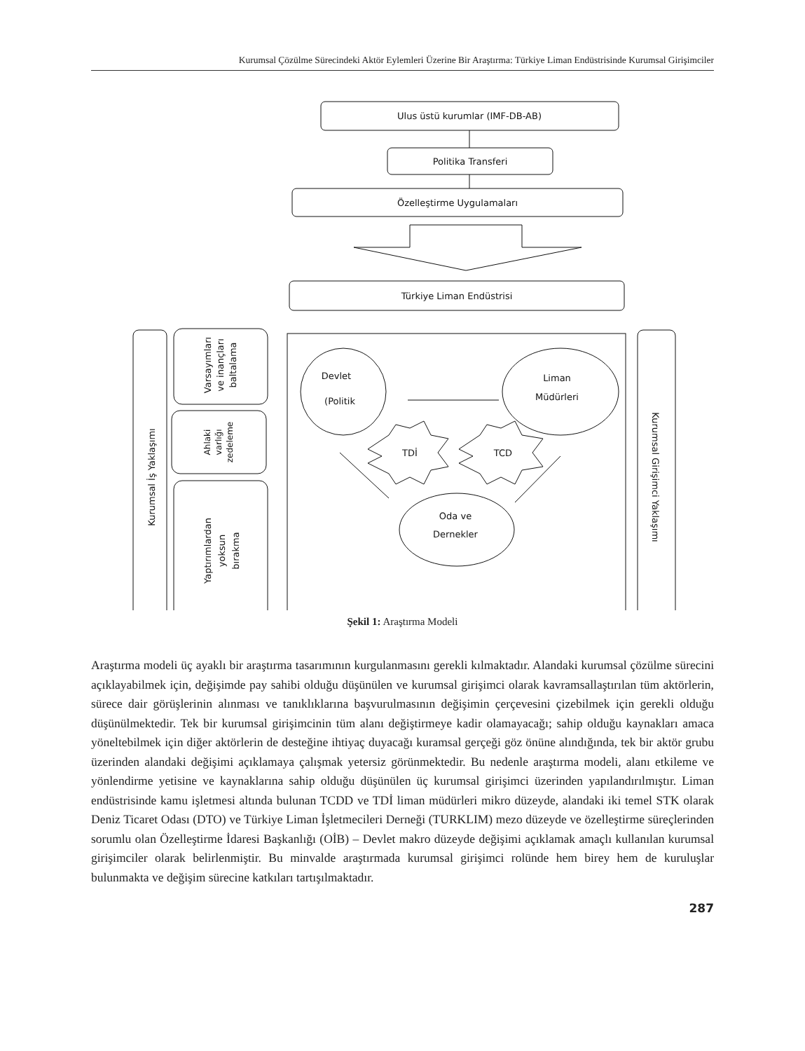Kurumsal Çözülme Sürecindeki Aktör Eylemleri Üzerine Bir Araştırma: Türkiye Liman Endüstrisinde Kurumsal Girişimciler
Ulus üstü kurumlar (IMF-DB-AB)
Politika Transferi
Özelleştirme Uygulamaları
Türkiye Liman Endüstrisi
Kurumsal İş Yaklaşımı
Varsayımları ve inançları baltalama
Ahlaki varlığı zedeleme
Yaptırımlardan yoksun bırakma
Kurumsal Girişimci Yaklaşımı
Devlet
(Politik
Liman
Müdürleri
Oda ve
Dernekler
TDİ
TCD
Şekil 1: Araştırma Modeli
Araştırma modeli üç ayaklı bir araştırma tasarımının kurgulanmasını gerekli kılmaktadır. Alandaki kurumsal çözülme sürecini açıklayabilmek için, değişimde pay sahibi olduğu düşünülen ve kurumsal girişimci olarak kavramsallaştırılan tüm aktörlerin, sürece dair görüşlerinin alınması ve tanıklıklarına başvurulmasının değişimin çerçevesini çizebilmek için gerekli olduğu düşünülmektedir. Tek bir kurumsal girişimcinin tüm alanı değiştirmeye kadir olamayacağı; sahip olduğu kaynakları amaca yöneltebilmek için diğer aktörlerin de desteğine ihtiyaç duyacağı kuramsal gerçeği göz önüne alındığında, tek bir aktör grubu üzerinden alandaki değişimi açıklamaya çalışmak yetersiz görünmektedir. Bu nedenle araştırma modeli, alanı etkileme ve yönlendirme yetisine ve kaynaklarına sahip olduğu düşünülen üç kurumsal girişimci üzerinden yapılandırılmıştır. Liman endüstrisinde kamu işletmesi altında bulunan TCDD ve TDİ liman müdürleri mikro düzeyde, alandaki iki temel STK olarak Deniz Ticaret Odası (DTO) ve Türkiye Liman İşletmecileri Derneği (TURKLIM) mezo düzeyde ve özelleştirme süreçlerinden sorumlu olan Özelleştirme İdaresi Başkanlığı (OİB) – Devlet makro düzeyde değişimi açıklamak amaçlı kullanılan kurumsal girişimciler olarak belirlenmiştir. Bu minvalde araştırmada kurumsal girişimci rolünde hem birey hem de kuruluşlar bulunmakta ve değişim sürecine katkıları tartışılmaktadır.
287